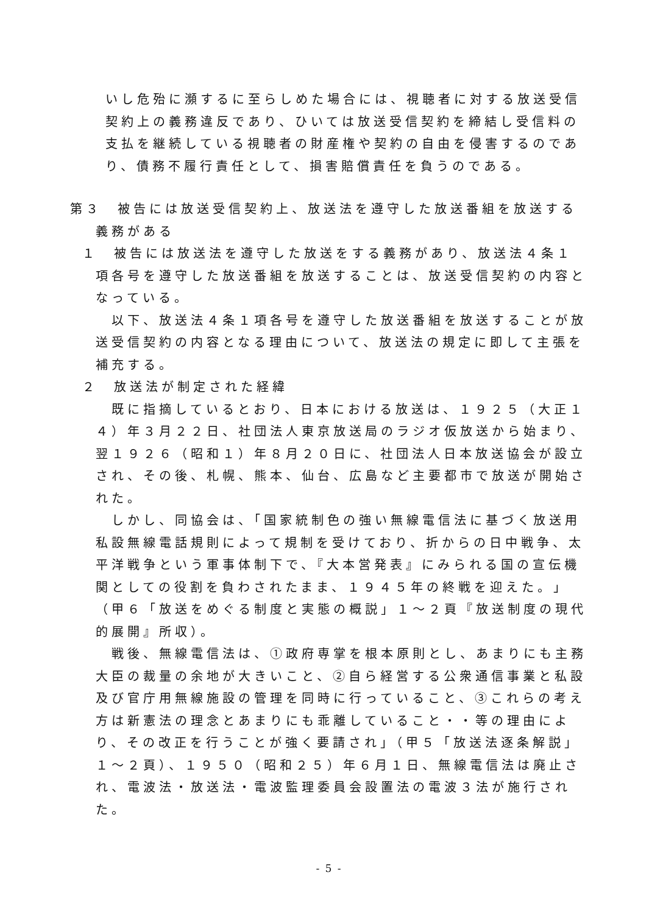いし危殆に瀕するに至らしめた場合には、視聴者に対する放送受信契約上の義務違反であり、ひいては放送受信契約を締結し受信料の支払を継続している視聴者の財産権や契約の自由を侵害するのであり、債務不履行責任として、損害賠償責任を負うのである。
第３　被告には放送受信契約上、放送法を遵守した放送番組を放送する
義務がある
１　被告には放送法を遵守した放送をする義務があり、放送法４条１
項各号を遵守した放送番組を放送することは、放送受信契約の内容となっている。
　以下、放送法４条１項各号を遵守した放送番組を放送することが放送受信契約の内容となる理由について、放送法の規定に即して主張を補充する。
２　放送法が制定された経緯
　既に指摘しているとおり、日本における放送は、１９２５（大正１４）年３月２２日、社団法人東京放送局のラジオ仮放送から始まり、翌１９２６（昭和１）年８月２０日に、社団法人日本放送協会が設立され、その後、札幌、熊本、仙台、広島など主要都市で放送が開始された。
　しかし、同協会は、「国家統制色の強い無線電信法に基づく放送用私設無線電話規則によって規制を受けており、折からの日中戦争、太平洋戦争という軍事体制下で、『大本営発表』にみられる国の宣伝機関としての役割を負わされたまま、１９４５年の終戦を迎えた。」（甲６「放送をめぐる制度と実態の概説」１～２頁『放送制度の現代的展開』所収）。
　戦後、無線電信法は、①政府専掌を根本原則とし、あまりにも主務大臣の裁量の余地が大きいこと、②自ら経営する公衆通信事業と私設及び官庁用無線施設の管理を同時に行っていること、③これらの考え方は新憲法の理念とあまりにも乖離していること・・等の理由により、その改正を行うことが強く要請され」（甲５「放送法逐条解説」１～２頁）、１９５０（昭和２５）年６月１日、無線電信法は廃止され、電波法・放送法・電波監理委員会設置法の電波３法が施行された。
- 5 -